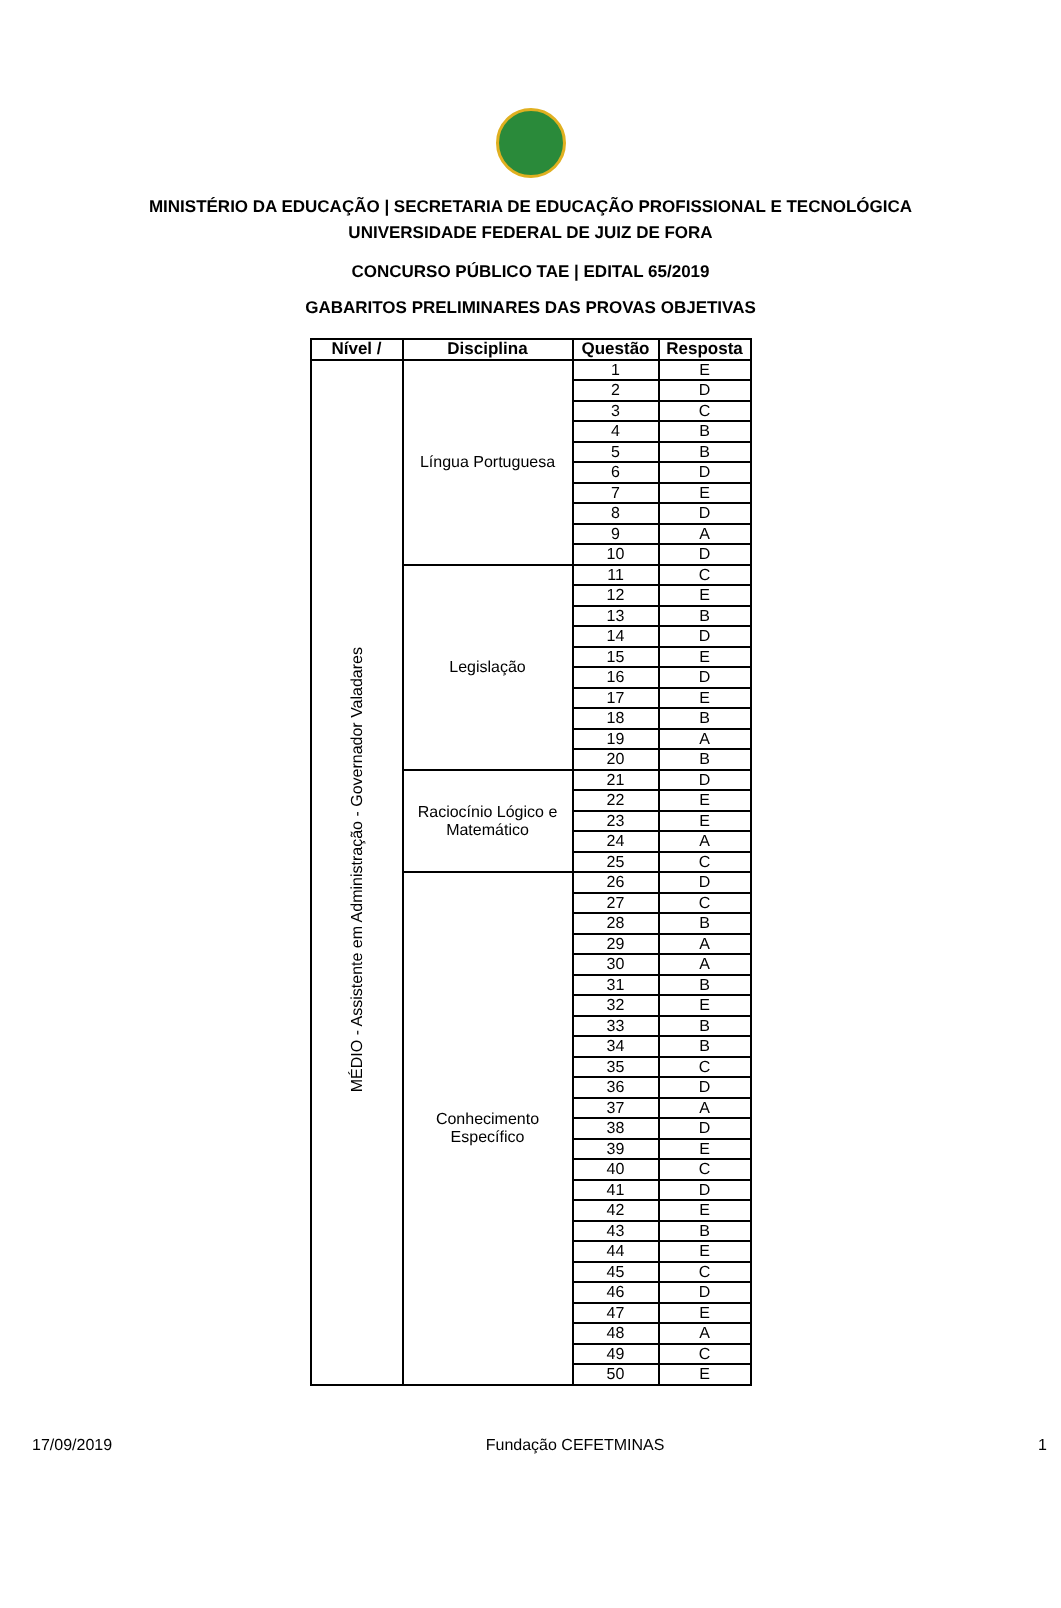MINISTÉRIO DA EDUCAÇÃO | SECRETARIA DE EDUCAÇÃO PROFISSIONAL E TECNOLÓGICA
UNIVERSIDADE FEDERAL DE JUIZ DE FORA
CONCURSO PÚBLICO TAE | EDITAL 65/2019
GABARITOS PRELIMINARES DAS PROVAS OBJETIVAS
| Nível / | Disciplina | Questão | Resposta |
| --- | --- | --- | --- |
| MÉDIO - Assistente em Administração - Governador Valadares | Língua Portuguesa | 1 | E |
| | | 2 | D |
| | | 3 | C |
| | | 4 | B |
| | | 5 | B |
| | | 6 | D |
| | | 7 | E |
| | | 8 | D |
| | | 9 | A |
| | | 10 | D |
| | Legislação | 11 | C |
| | | 12 | E |
| | | 13 | B |
| | | 14 | D |
| | | 15 | E |
| | | 16 | D |
| | | 17 | E |
| | | 18 | B |
| | | 19 | A |
| | | 20 | B |
| | Raciocínio Lógico e Matemático | 21 | D |
| | | 22 | E |
| | | 23 | E |
| | | 24 | A |
| | | 25 | C |
| | Conhecimento Específico | 26 | D |
| | | 27 | C |
| | | 28 | B |
| | | 29 | A |
| | | 30 | A |
| | | 31 | B |
| | | 32 | E |
| | | 33 | B |
| | | 34 | B |
| | | 35 | C |
| | | 36 | D |
| | | 37 | A |
| | | 38 | D |
| | | 39 | E |
| | | 40 | C |
| | | 41 | D |
| | | 42 | E |
| | | 43 | B |
| | | 44 | E |
| | | 45 | C |
| | | 46 | D |
| | | 47 | E |
| | | 48 | A |
| | | 49 | C |
| | | 50 | E |
17/09/2019 Fundação CEFETMINAS 1